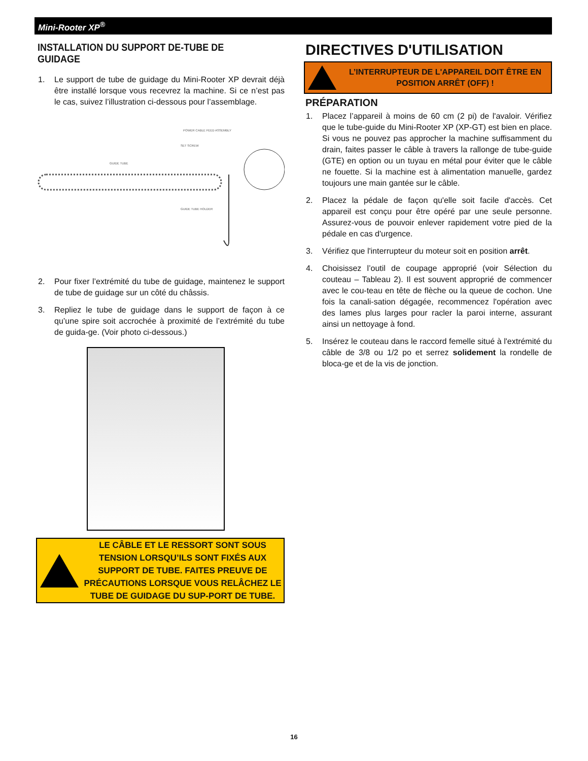Mini-Rooter XP<sup>®</sup>
INSTALLATION DU SUPPORT DE-TUBE DE GUIDAGE
1. Le support de tube de guidage du Mini-Rooter XP devrait déjà être installé lorsque vous recevrez la machine. Si ce n’est pas le cas, suivez l’illustration ci-dessous pour l’assemblage.
POWER CABLE FEED ASSEMBLY
SET SCREW
GUIDE TUBE
GUIDE TUBE HOLDER
2. Pour fixer l’extrémité du tube de guidage, maintenez le support de tube de guidage sur un côté du châssis.
3. Repliez le tube de guidage dans le support de façon à ce qu’une spire soit accrochée à proximité de l’extrémité du tube de guida-ge. (Voir photo ci-dessous.)
LE CÂBLE ET LE RESSORT SONT SOUS TENSION LORSQU’ILS SONT FIXÉS AUX SUPPORT DE TUBE. FAITES PREUVE DE PRÉCAUTIONS LORSQUE VOUS RELÂCHEZ LE TUBE DE GUIDAGE DU SUP-PORT DE TUBE.
DIRECTIVES D'UTILISATION
L’INTERRUPTEUR DE L'APPAREIL DOIT ÊTRE EN POSITION ARRÊT (OFF) !
PRÉPARATION
1. Placez l’appareil à moins de 60 cm (2 pi) de l'avaloir. Vérifiez que le tube-guide du Mini-Rooter XP (XP-GT) est bien en place. Si vous ne pouvez pas approcher la machine suffisamment du drain, faites passer le câble à travers la rallonge de tube-guide (GTE) en option ou un tuyau en métal pour éviter que le câble ne fouette. Si la machine est à alimentation manuelle, gardez toujours une main gantée sur le câble.
2. Placez la pédale de façon qu'elle soit facile d'accès. Cet appareil est conçu pour être opéré par une seule personne. Assurez-vous de pouvoir enlever rapidement votre pied de la pédale en cas d'urgence.
3. Vérifiez que l'interrupteur du moteur soit en position arrêt.
4. Choisissez l’outil de coupage approprié (voir Sélection du couteau – Tableau 2). Il est souvent approprié de commencer avec le cou-teau en tête de flèche ou la queue de cochon. Une fois la canali-sation dégagée, recommencez l'opération avec des lames plus larges pour racler la paroi interne, assurant ainsi un nettoyage à fond.
5. Insérez le couteau dans le raccord femelle situé à l'extrémité du câble de 3/8 ou 1/2 po et serrez solidement la rondelle de bloca-ge et de la vis de jonction.
16